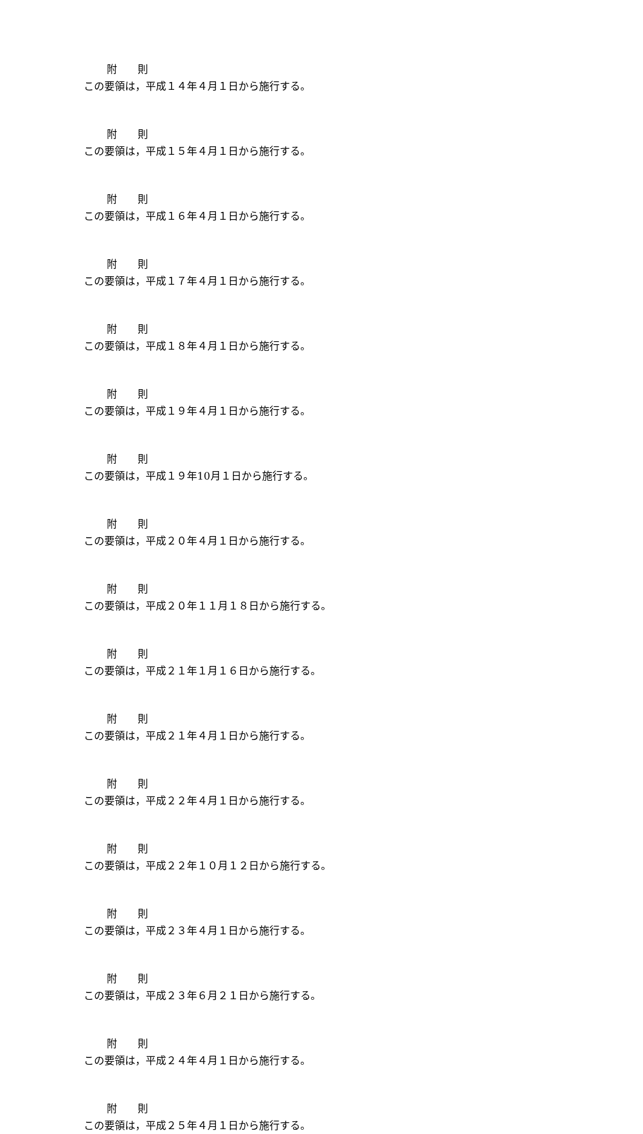附　　則
この要領は，平成１４年４月１日から施行する。
附　　則
この要領は，平成１５年４月１日から施行する。
附　　則
この要領は，平成１６年４月１日から施行する。
附　　則
この要領は，平成１７年４月１日から施行する。
附　　則
この要領は，平成１８年４月１日から施行する。
附　　則
この要領は，平成１９年４月１日から施行する。
附　　則
この要領は，平成１９年10月１日から施行する。
附　　則
この要領は，平成２０年４月１日から施行する。
附　　則
この要領は，平成２０年１１月１８日から施行する。
附　　則
この要領は，平成２１年１月１６日から施行する。
附　　則
この要領は，平成２１年４月１日から施行する。
附　　則
この要領は，平成２２年４月１日から施行する。
附　　則
この要領は，平成２２年１０月１２日から施行する。
附　　則
この要領は，平成２３年４月１日から施行する。
附　　則
この要領は，平成２３年６月２１日から施行する。
附　　則
この要領は，平成２４年４月１日から施行する。
附　　則
この要領は，平成２５年４月１日から施行する。